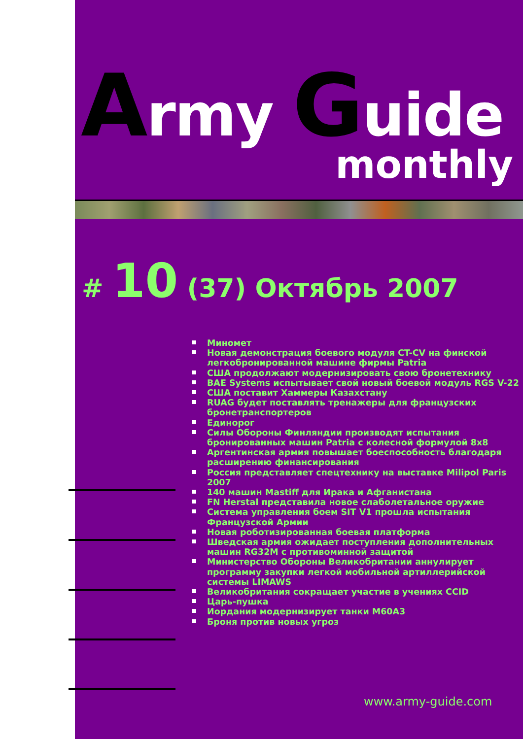Army Guide
monthly
# 10 (37) Октябрь 2007
Миномет
Новая демонстрация боевого модуля CT-CV на финской легкобронированной машине фирмы Patria
США продолжают модернизировать свою бронетехнику
BAE Systems испытывает свой новый боевой модуль RGS V-22
США поставит Хаммеры Казахстану
RUAG будет поставлять тренажеры для французских бронетранспортеров
Единорог
Силы Обороны Финляндии производят испытания бронированных машин Patria с колесной формулой 8x8
Аргентинская армия повышает боеспособность благодаря расширению финансирования
Россия представляет спецтехнику на выставке Milipol Paris 2007
140 машин Mastiff для Ирака и Афганистана
FN Herstal представила новое слаболетальное оружие
Система управления боем SIT V1 прошла испытания Французской Армии
Новая роботизированная боевая платформа
Шведская армия ожидает поступления дополнительных машин RG32M с противоминной защитой
Министерство Обороны Великобритании аннулирует программу закупки легкой мобильной артиллерийской системы LIMAWS
Великобритания сокращает участие в учениях CCID
Царь-пушка
Иордания модернизирует танки M60A3
Броня против новых угроз
www.army-guide.com